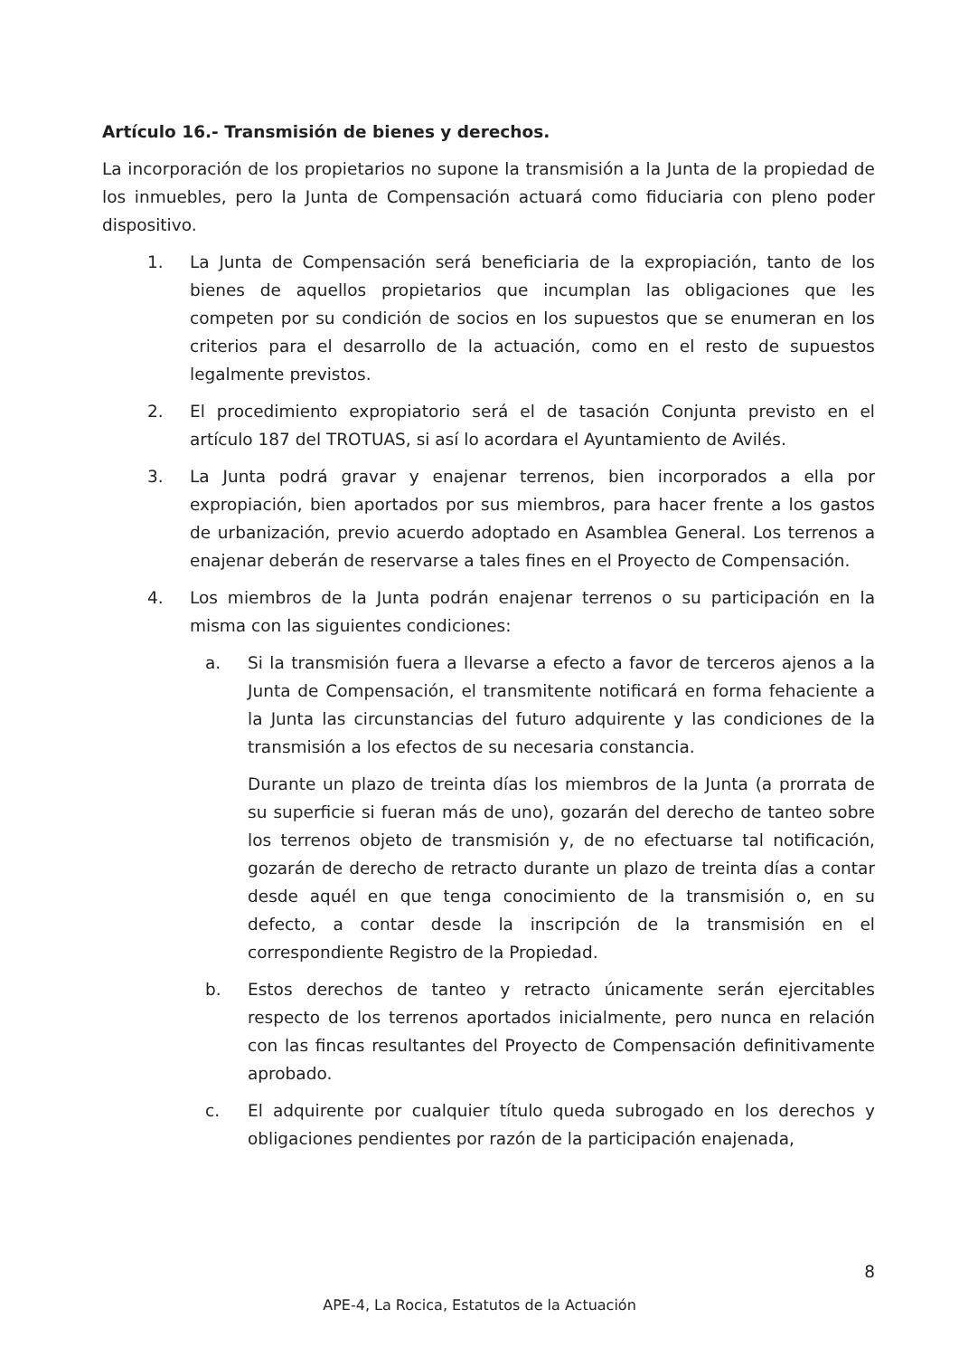Artículo 16.- Transmisión de bienes y derechos.
La incorporación de los propietarios no supone la transmisión a la Junta de la propiedad de los inmuebles, pero la Junta de Compensación actuará como fiduciaria con pleno poder dispositivo.
1. La Junta de Compensación será beneficiaria de la expropiación, tanto de los bienes de aquellos propietarios que incumplan las obligaciones que les competen por su condición de socios en los supuestos que se enumeran en los criterios para el desarrollo de la actuación, como en el resto de supuestos legalmente previstos.
2. El procedimiento expropiatorio será el de tasación Conjunta previsto en el artículo 187 del TROTUAS, si así lo acordara el Ayuntamiento de Avilés.
3. La Junta podrá gravar y enajenar terrenos, bien incorporados a ella por expropiación, bien aportados por sus miembros, para hacer frente a los gastos de urbanización, previo acuerdo adoptado en Asamblea General. Los terrenos a enajenar deberán de reservarse a tales fines en el Proyecto de Compensación.
4. Los miembros de la Junta podrán enajenar terrenos o su participación en la misma con las siguientes condiciones:
a. Si la transmisión fuera a llevarse a efecto a favor de terceros ajenos a la Junta de Compensación, el transmitente notificará en forma fehaciente a la Junta las circunstancias del futuro adquirente y las condiciones de la transmisión a los efectos de su necesaria constancia.
Durante un plazo de treinta días los miembros de la Junta (a prorrata de su superficie si fueran más de uno), gozarán del derecho de tanteo sobre los terrenos objeto de transmisión y, de no efectuarse tal notificación, gozarán de derecho de retracto durante un plazo de treinta días a contar desde aquél en que tenga conocimiento de la transmisión o, en su defecto, a contar desde la inscripción de la transmisión en el correspondiente Registro de la Propiedad.
b. Estos derechos de tanteo y retracto únicamente serán ejercitables respecto de los terrenos aportados inicialmente, pero nunca en relación con las fincas resultantes del Proyecto de Compensación definitivamente aprobado.
c. El adquirente por cualquier título queda subrogado en los derechos y obligaciones pendientes por razón de la participación enajenada,
8
APE-4, La Rocica, Estatutos de la Actuación